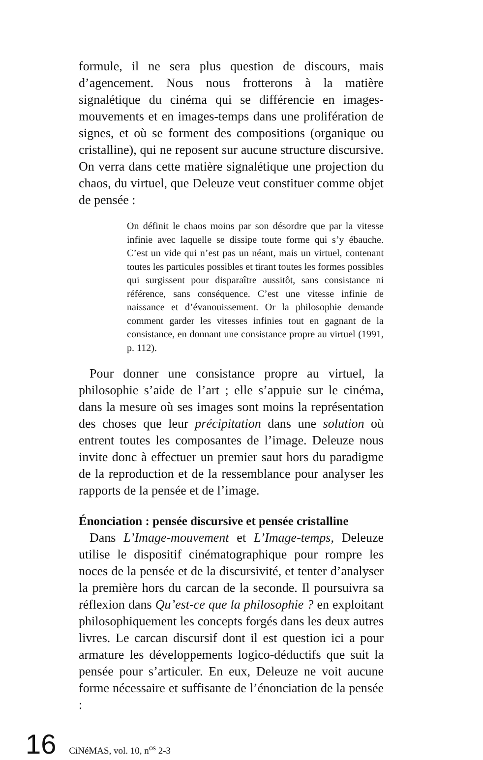formule, il ne sera plus question de discours, mais d’agencement. Nous nous frotterons à la matière signalétique du cinéma qui se différencie en images-mouvements et en images-temps dans une prolifération de signes, et où se forment des compositions (organique ou cristalline), qui ne reposent sur aucune structure discursive. On verra dans cette matière signalétique une projection du chaos, du virtuel, que Deleuze veut constituer comme objet de pensée :
On définit le chaos moins par son désordre que par la vitesse infinie avec laquelle se dissipe toute forme qui s’y ébauche. C’est un vide qui n’est pas un néant, mais un virtuel, contenant toutes les particules possibles et tirant toutes les formes possibles qui surgissent pour disparaître aussitôt, sans consistance ni référence, sans conséquence. C’est une vitesse infinie de naissance et d’évanouissement. Or la philosophie demande comment garder les vitesses infinies tout en gagnant de la consistance, en donnant une consistance propre au virtuel (1991, p. 112).
Pour donner une consistance propre au virtuel, la philosophie s’aide de l’art ; elle s’appuie sur le cinéma, dans la mesure où ses images sont moins la représentation des choses que leur précipitation dans une solution où entrent toutes les composantes de l’image. Deleuze nous invite donc à effectuer un premier saut hors du paradigme de la reproduction et de la ressemblance pour analyser les rapports de la pensée et de l’image.
Énonciation : pensée discursive et pensée cristalline
Dans L’Image-mouvement et L’Image-temps, Deleuze utilise le dispositif cinématographique pour rompre les noces de la pensée et de la discursivité, et tenter d’analyser la première hors du carcan de la seconde. Il poursuivra sa réflexion dans Qu’est-ce que la philosophie ? en exploitant philosophiquement les concepts forgés dans les deux autres livres. Le carcan discursif dont il est question ici a pour armature les développements logico-déductifs que suit la pensée pour s’articuler. En eux, Deleuze ne voit aucune forme nécessaire et suffisante de l’énonciation de la pensée :
16 CiNéMAS, vol. 10, n<sup>os</sup> 2-3